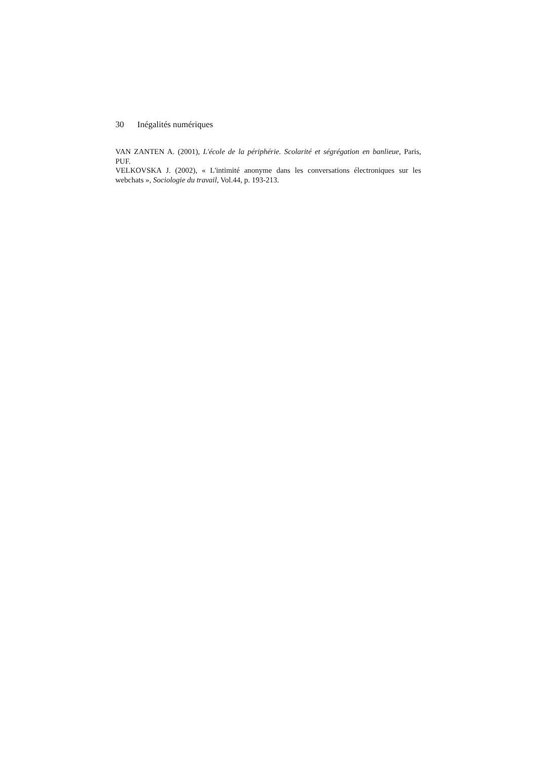30 Inégalités numériques
VAN ZANTEN A. (2001), L'école de la périphérie. Scolarité et ségrégation en banlieue, Paris, PUF.
VELKOVSKA J. (2002), « L'intimité anonyme dans les conversations électroniques sur les webchats », Sociologie du travail, Vol.44, p. 193-213.